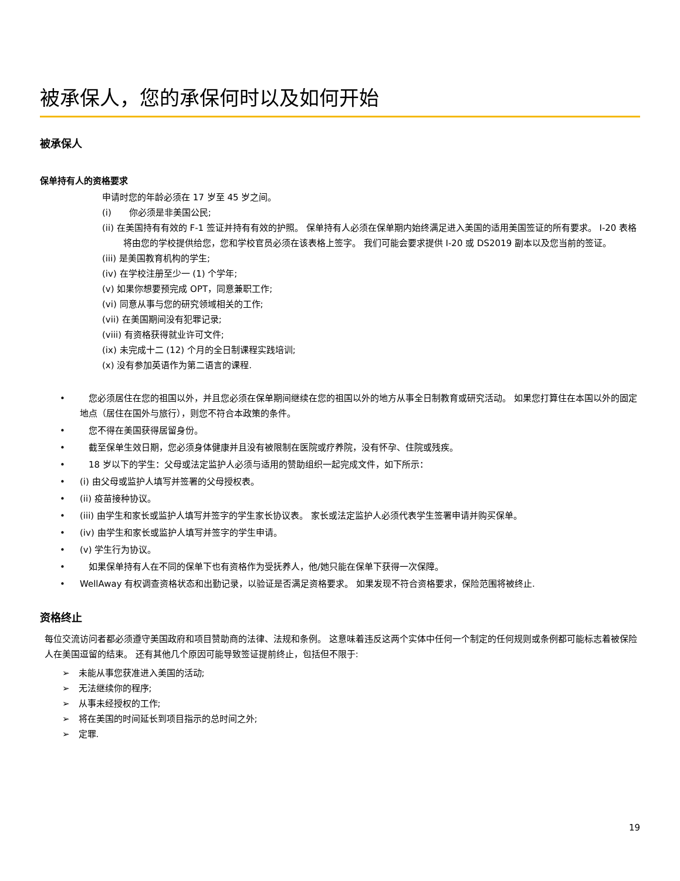被承保人，您的承保何时以及如何开始
被承保人
保单持有人的资格要求
申请时您的年龄必须在 17 岁至 45 岁之间。
(i)　　你必须是非美国公民;
(ii) 在美国持有有效的 F-1 签证并持有有效的护照。 保单持有人必须在保单期内始终满足进入美国的适用美国签证的所有要求。 I-20 表格将由您的学校提供给您，您和学校官员必须在该表格上签字。 我们可能会要求提供 I-20 或 DS2019 副本以及您当前的签证。
(iii) 是美国教育机构的学生;
(iv) 在学校注册至少一 (1) 个学年;
(v) 如果你想要预完成 OPT，同意兼职工作;
(vi) 同意从事与您的研究领域相关的工作;
(vii) 在美国期间没有犯罪记录;
(viii) 有资格获得就业许可文件;
(ix) 未完成十二 (12) 个月的全日制课程实践培训;
(x) 没有参加英语作为第二语言的课程.
•　您必须居住在您的祖国以外，并且您必须在保单期间继续在您的祖国以外的地方从事全日制教育或研究活动。 如果您打算住在本国以外的固定地点（居住在国外与旅行），则您不符合本政策的条件。
•　您不得在美国获得居留身份。
•　截至保单生效日期，您必须身体健康并且没有被限制在医院或疗养院，没有怀孕、住院或残疾。
•　18 岁以下的学生：父母或法定监护人必须与适用的赞助组织一起完成文件，如下所示：
• (i) 由父母或监护人填写并签署的父母授权表。
• (ii) 疫苗接种协议。
• (iii) 由学生和家长或监护人填写并签字的学生家长协议表。 家长或法定监护人必须代表学生签署申请并购买保单。
• (iv) 由学生和家长或监护人填写并签字的学生申请。
• (v) 学生行为协议。
•　如果保单持有人在不同的保单下也有资格作为受抚养人，他/她只能在保单下获得一次保障。
• WellAway 有权调查资格状态和出勤记录，以验证是否满足资格要求。 如果发现不符合资格要求，保险范围将被终止.
资格终止
每位交流访问者都必须遵守美国政府和项目赞助商的法律、法规和条例。 这意味着违反这两个实体中任何一个制定的任何规则或条例都可能标志着被保险人在美国逗留的结束。 还有其他几个原因可能导致签证提前终止，包括但不限于:
➢　未能从事您获准进入美国的活动;
➢　无法继续你的程序;
➢　从事未经授权的工作;
➢　将在美国的时间延长到项目指示的总时间之外;
➢　定罪.
19